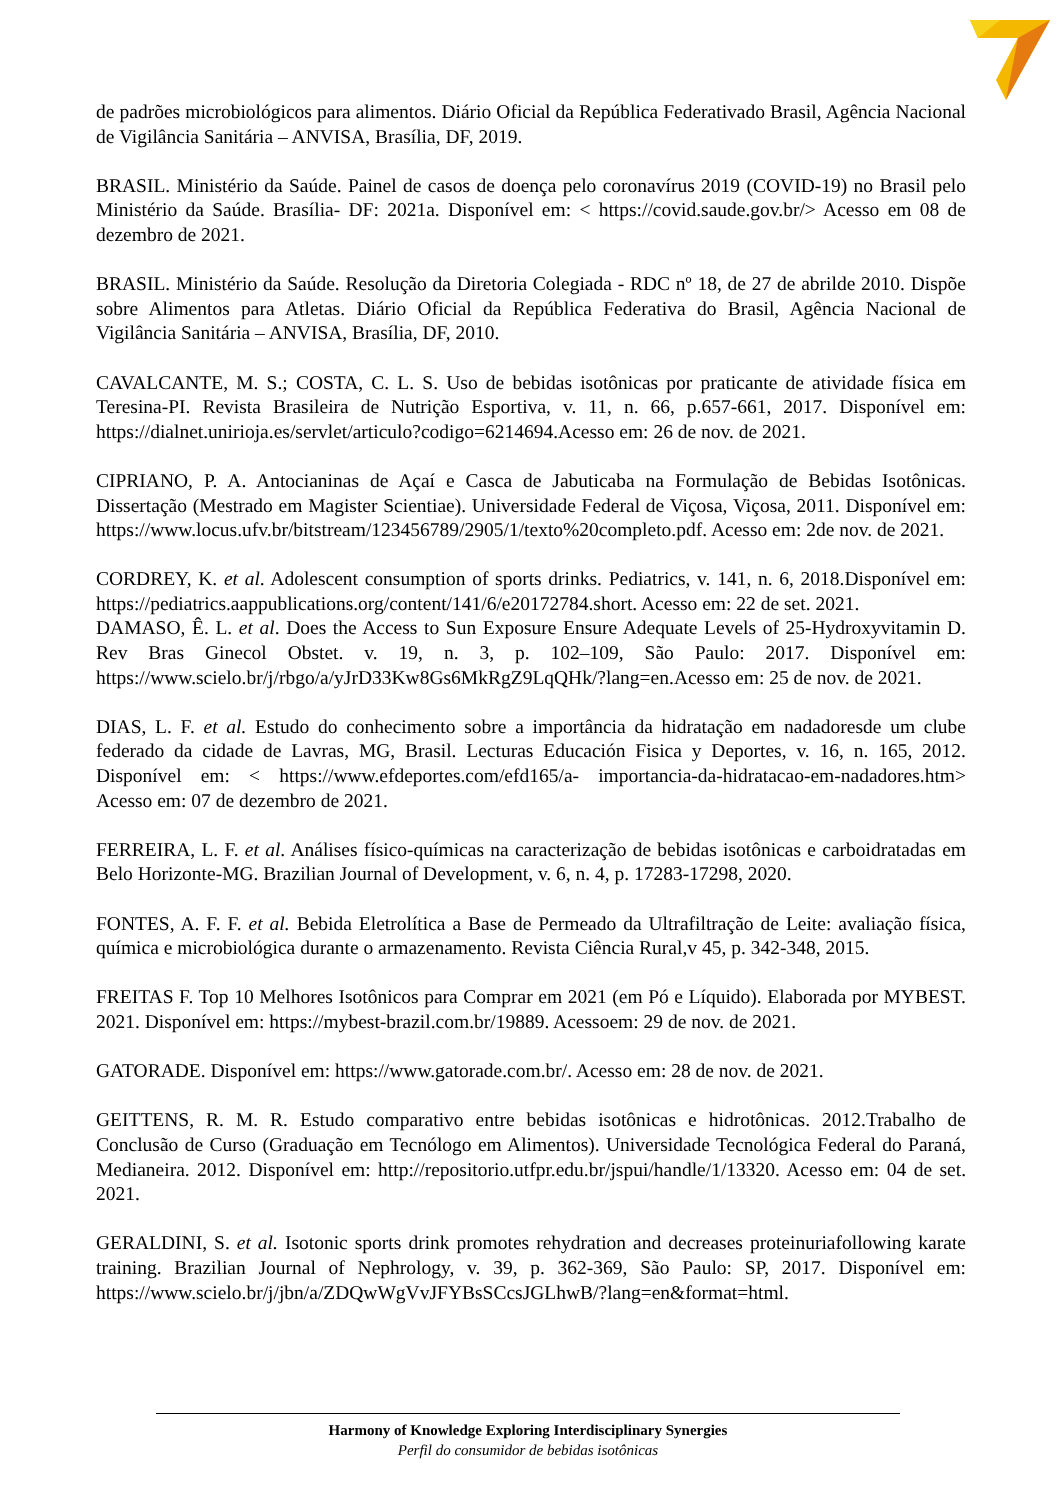de padrões microbiológicos para alimentos. Diário Oficial da República Federativado Brasil, Agência Nacional de Vigilância Sanitária – ANVISA, Brasília, DF, 2019.
BRASIL. Ministério da Saúde. Painel de casos de doença pelo coronavírus 2019 (COVID-19) no Brasil pelo Ministério da Saúde. Brasília- DF: 2021a. Disponível em: < https://covid.saude.gov.br/> Acesso em 08 de dezembro de 2021.
BRASIL. Ministério da Saúde. Resolução da Diretoria Colegiada - RDC nº 18, de 27 de abrilde 2010. Dispõe sobre Alimentos para Atletas. Diário Oficial da República Federativa do Brasil, Agência Nacional de Vigilância Sanitária – ANVISA, Brasília, DF, 2010.
CAVALCANTE, M. S.; COSTA, C. L. S. Uso de bebidas isotônicas por praticante de atividade física em Teresina-PI. Revista Brasileira de Nutrição Esportiva, v. 11, n. 66, p.657-661, 2017. Disponível em: https://dialnet.unirioja.es/servlet/articulo?codigo=6214694.Acesso em: 26 de nov. de 2021.
CIPRIANO, P. A. Antocianinas de Açaí e Casca de Jabuticaba na Formulação de Bebidas Isotônicas. Dissertação (Mestrado em Magister Scientiae). Universidade Federal de Viçosa, Viçosa, 2011. Disponível em: https://www.locus.ufv.br/bitstream/123456789/2905/1/texto%20completo.pdf. Acesso em: 2de nov. de 2021.
CORDREY, K. et al. Adolescent consumption of sports drinks. Pediatrics, v. 141, n. 6, 2018.Disponível em: https://pediatrics.aappublications.org/content/141/6/e20172784.short. Acesso em: 22 de set. 2021.
DAMASO, Ê. L. et al. Does the Access to Sun Exposure Ensure Adequate Levels of 25-Hydroxyvitamin D. Rev Bras Ginecol Obstet. v. 19, n. 3, p. 102–109, São Paulo: 2017. Disponível em: https://www.scielo.br/j/rbgo/a/yJrD33Kw8Gs6MkRgZ9LqQHk/?lang=en.Acesso em: 25 de nov. de 2021.
DIAS, L. F. et al. Estudo do conhecimento sobre a importância da hidratação em nadadoresde um clube federado da cidade de Lavras, MG, Brasil. Lecturas Educación Fisica y Deportes, v. 16, n. 165, 2012. Disponível em: < https://www.efdeportes.com/efd165/a- importancia-da-hidratacao-em-nadadores.htm> Acesso em: 07 de dezembro de 2021.
FERREIRA, L. F. et al. Análises físico-químicas na caracterização de bebidas isotônicas e carboidratadas em Belo Horizonte-MG. Brazilian Journal of Development, v. 6, n. 4, p. 17283-17298, 2020.
FONTES, A. F. F. et al. Bebida Eletrolítica a Base de Permeado da Ultrafiltração de Leite: avaliação física, química e microbiológica durante o armazenamento. Revista Ciência Rural,v 45, p. 342-348, 2015.
FREITAS F. Top 10 Melhores Isotônicos para Comprar em 2021 (em Pó e Líquido). Elaborada por MYBEST. 2021. Disponível em: https://mybest-brazil.com.br/19889. Acessoem: 29 de nov. de 2021.
GATORADE. Disponível em: https://www.gatorade.com.br/. Acesso em: 28 de nov. de 2021.
GEITTENS, R. M. R. Estudo comparativo entre bebidas isotônicas e hidrotônicas. 2012.Trabalho de Conclusão de Curso (Graduação em Tecnólogo em Alimentos). Universidade Tecnológica Federal do Paraná, Medianeira. 2012. Disponível em: http://repositorio.utfpr.edu.br/jspui/handle/1/13320. Acesso em: 04 de set. 2021.
GERALDINI, S. et al. Isotonic sports drink promotes rehydration and decreases proteinuriafollowing karate training. Brazilian Journal of Nephrology, v. 39, p. 362-369, São Paulo: SP, 2017. Disponível em: https://www.scielo.br/j/jbn/a/ZDQwWgVvJFYBsSCcsJGLhwB/?lang=en&format=html.
Harmony of Knowledge Exploring Interdisciplinary Synergies
Perfil do consumidor de bebidas isotônicas